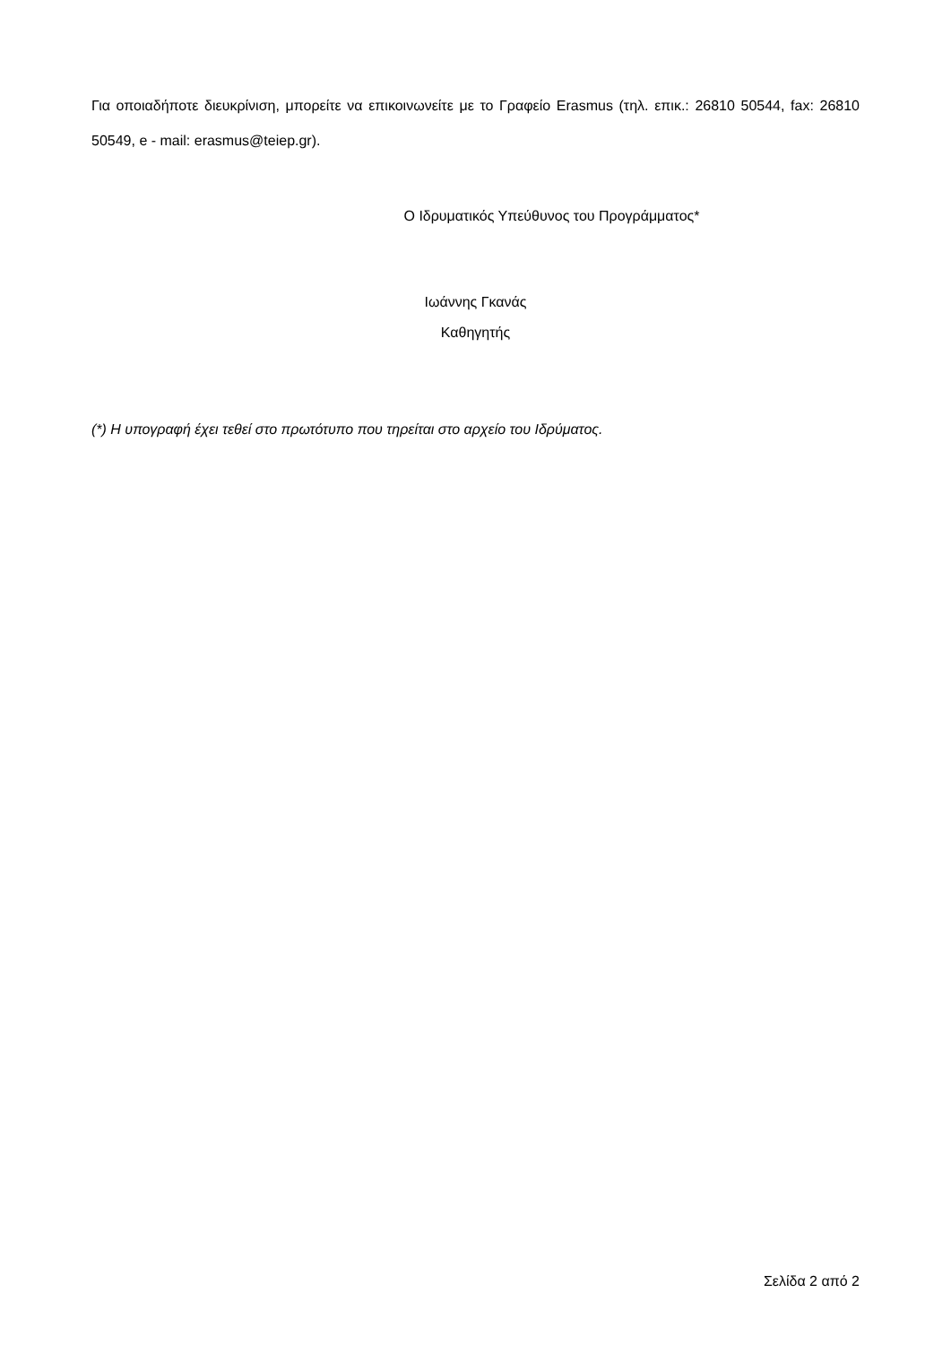Για οποιαδήποτε διευκρίνιση, μπορείτε να επικοινωνείτε με το Γραφείο Erasmus (τηλ. επικ.: 26810 50544, fax: 26810 50549, e - mail: erasmus@teiep.gr).
Ο Ιδρυματικός Υπεύθυνος του Προγράμματος*
Ιωάννης Γκανάς
Καθηγητής
(*) Η υπογραφή έχει τεθεί στο πρωτότυπο που τηρείται στο αρχείο του Ιδρύματος.
Σελίδα 2 από 2